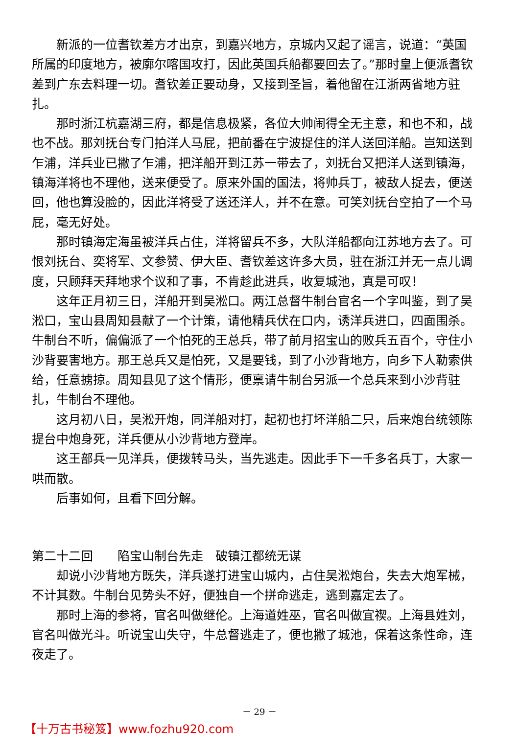新派的一位耆钦差方才出京，到嘉兴地方，京城内又起了谣言，说道：“英国所属的印度地方，被廓尔喀国攻打，因此英国兵船都要回去了。”那时皇上便派耆钦差到广东去料理一切。耆钦差正要动身，又接到圣旨，着他留在江浙两省地方驻扎。
那时浙江杭嘉湖三府，都是信息极紧，各位大帅闹得全无主意，和也不和，战也不战。那刘抚台专门拍洋人马屁，把前番在宁波捉住的洋人送回洋船。岂知送到乍浦，洋兵业已撇了乍浦，把洋船开到江苏一带去了，刘抚台又把洋人送到镇海，镇海洋将也不理他，送来便受了。原来外国的国法，将帅兵丁，被敌人捉去，便送回，他也算没脸的，因此洋将受了送还洋人，并不在意。可笑刘抚台空拍了一个马屁，毫无好处。
那时镇海定海虽被洋兵占住，洋将留兵不多，大队洋船都向江苏地方去了。可恨刘抚台、奕将军、文参赞、伊大臣、耆钦差这许多大员，驻在浙江并无一点儿调度，只顾拜天拜地求个议和了事，不肯趁此进兵，收复城池，真是可叹！
这年正月初三日，洋船开到吴淞口。两江总督牛制台官名一个字叫鉴，到了吴淞口，宝山县周知县献了一个计策，请他精兵伏在口内，诱洋兵进口，四面围杀。牛制台不听，偏偏派了一个怕死的王总兵，带了前月招宝山的败兵五百个，守住小沙背要害地方。那王总兵又是怕死，又是要钱，到了小沙背地方，向乡下人勒索供给，任意掳掠。周知县见了这个情形，便禀请牛制台另派一个总兵来到小沙背驻扎，牛制台不理他。
这月初八日，吴淞开炮，同洋船对打，起初也打坏洋船二只，后来炮台统领陈提台中炮身死，洋兵便从小沙背地方登岸。
这王部兵一见洋兵，便拨转马头，当先逃走。因此手下一千多名兵丁，大家一哄而散。
后事如何，且看下回分解。
第二十二回　　陷宝山制台先走　破镇江都统无谋
却说小沙背地方既失，洋兵遂打进宝山城内，占住吴淞炮台，失去大炮军械，不计其数。牛制台见势头不好，便独自一个拼命逃走，逃到嘉定去了。
那时上海的参将，官名叫做继伦。上海道姓巫，官名叫做宜禊。上海县姓刘，官名叫做光斗。听说宝山失守，牛总督逃走了，便也撇了城池，保着这条性命，连夜走了。
－ 29 －
【十万古书秘笈】www.fozhu920.com